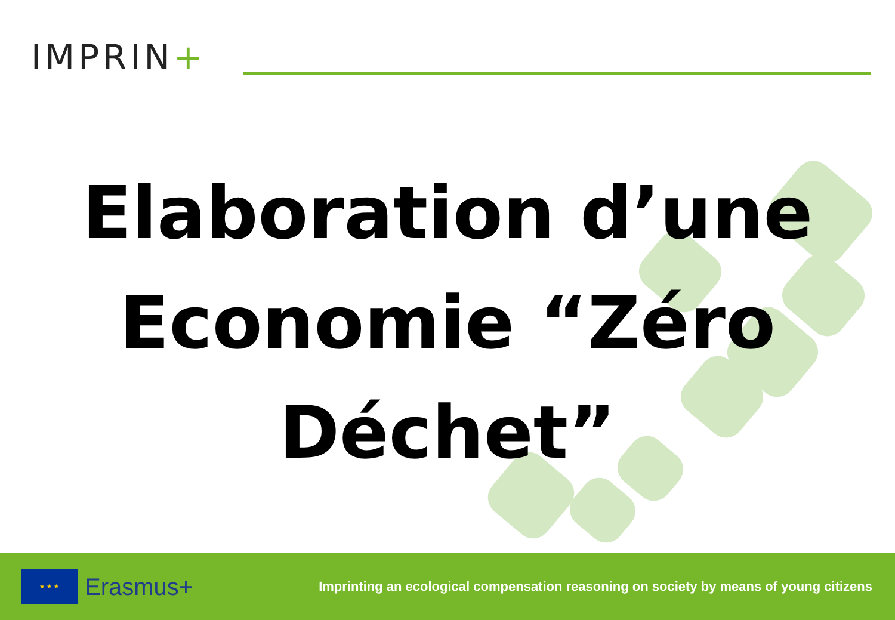IMPRIN+
Elaboration d’une
Economie “Zéro
Déchet”
★ ★ ★
Erasmus+
Imprinting an ecological compensation reasoning on society by means of young citizens